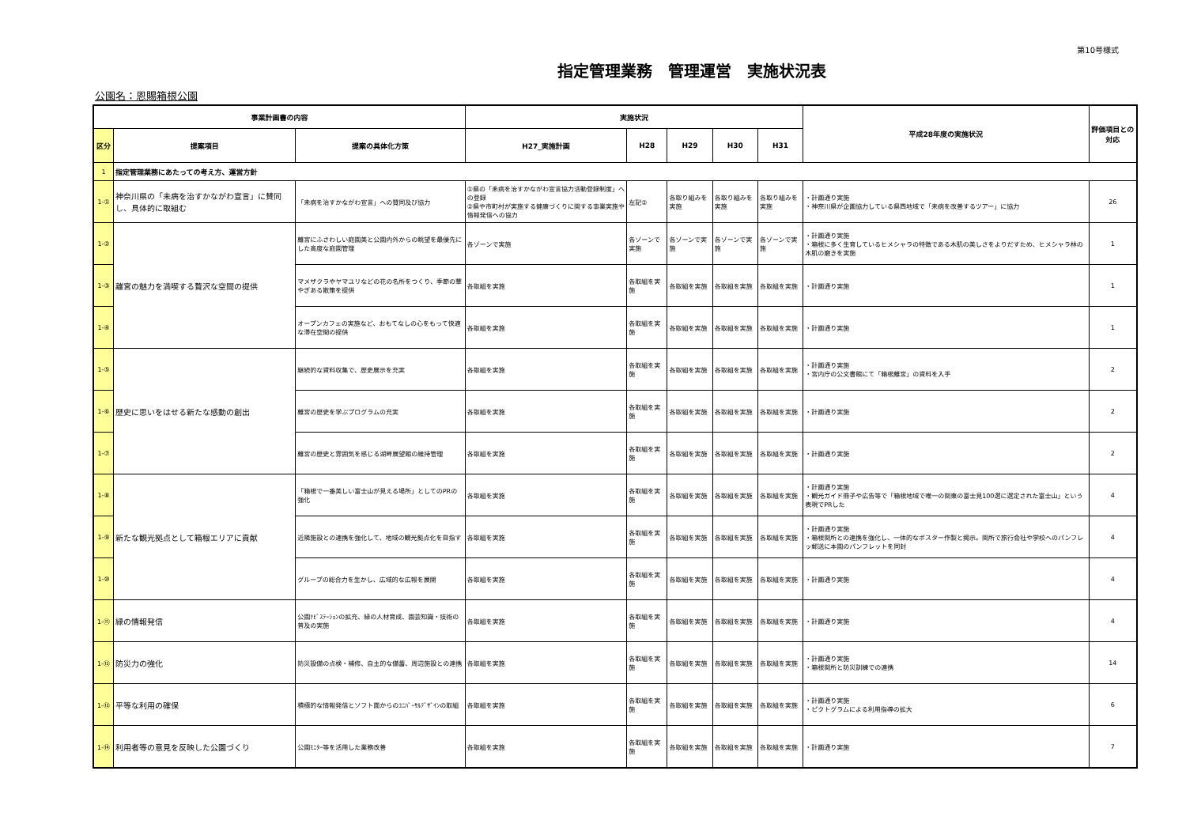第10号様式
指定管理業務　管理運営　実施状況表
公園名：恩賜箱根公園
| 事業計画書の内容 | | | 実施状況 | | | | | 平成28年度の実施状況 | 評価項目との対応 |
| --- | --- | --- | --- | --- | --- | --- | --- | --- | --- |
| 区分 | 提案項目 | 提案の具体化方策 | H27_実施計画 | H28 | H29 | H30 | H31 | | |
| 1 | 指定管理業務にあたっての考え方、運営方針 | | | | | | | | |
| 1-① | 神奈川県の「未病を治すかながわ宣言」に賛同し、具体的に取組む | 「未病を治すかながわ宣言」への賛同及び協力 | ①県の「未病を治すかながわ宣言協力活動登録制度」への登録 ②県や市町村が実施する健康づくりに関する事業実施や情報発信への協力 | 左記② | 各取り組みを実施 | 各取り組みを実施 | 各取り組みを実施 | ・計画通り実施 ・神奈川県が企画協力している県西地域で「未病を改善するツアー」に協力 | 26 |
| 1-② | 離宮の魅力を満喫する贅沢な空間の提供 | 離宮にふさわしい庭園美と公園内外からの眺望を最優先にした高度な庭園管理 | 各ゾーンで実施 | 各ゾーンで実施 | 各ゾーンで実施 | 各ゾーンで実施 | 各ゾーンで実施 | ・計画通り実施 ・箱根に多く生育しているヒメシャラの特徴である木肌の美しさをよりだすため、ヒメシャラ林の木肌の磨きを実施 | 1 |
| 1-③ | | マメザクラやヤマユリなどの花の名所をつくり、季節の華やぎある散策を提供 | 各取組を実施 | 各取組を実施 | 各取組を実施 | 各取組を実施 | 各取組を実施 | ・計画通り実施 | 1 |
| 1-④ | | オープンカフェの実施など、おもてなしの心をもって快適な滞在空間の提供 | 各取組を実施 | 各取組を実施 | 各取組を実施 | 各取組を実施 | 各取組を実施 | ・計画通り実施 | 1 |
| 1-⑤ | 歴史に思いをはせる新たな感動の創出 | 継続的な資料収集で、歴史展示を充実 | 各取組を実施 | 各取組を実施 | 各取組を実施 | 各取組を実施 | 各取組を実施 | ・計画通り実施 ・宮内庁の公文書館にて「箱根離宮」の資料を入手 | 2 |
| 1-⑥ | | 離宮の歴史を学ぶプログラムの充実 | 各取組を実施 | 各取組を実施 | 各取組を実施 | 各取組を実施 | 各取組を実施 | ・計画通り実施 | 2 |
| 1-⑦ | | 離宮の歴史と雰囲気を感じる湖畔展望館の維持管理 | 各取組を実施 | 各取組を実施 | 各取組を実施 | 各取組を実施 | 各取組を実施 | ・計画通り実施 | 2 |
| 1-⑧ | 新たな観光拠点として箱根エリアに貢献 | 「箱根で一番美しい富士山が見える場所」としてのPRの強化 | 各取組を実施 | 各取組を実施 | 各取組を実施 | 各取組を実施 | 各取組を実施 | ・計画通り実施 ・観光ガイド冊子や広告等で「箱根地域で唯一の関東の富士見100選に選定された富士山」という表現でPRした | 4 |
| 1-⑨ | | 近隣施設との連携を強化して、地域の観光拠点化を目指す | 各取組を実施 | 各取組を実施 | 各取組を実施 | 各取組を実施 | 各取組を実施 | ・計画通り実施 ・箱根関所との連携を強化し、一体的なポスター作製と掲示。関所で旅行会社や学校へのパンフレッ郵送に本園のパンフレットを同封 | 4 |
| 1-⑩ | | グループの総合力を生かし、広域的な広報を展開 | 各取組を実施 | 各取組を実施 | 各取組を実施 | 各取組を実施 | 各取組を実施 | ・計画通り実施 | 4 |
| 1-⑪ | 緑の情報発信 | 公園ﾅﾋﾞｽﾃｰｼｮﾝの拡充、緑の人材育成、園芸知識・技術の普及の実施 | 各取組を実施 | 各取組を実施 | 各取組を実施 | 各取組を実施 | 各取組を実施 | ・計画通り実施 | 4 |
| 1-⑫ | 防災力の強化 | 防災設備の点検・補修、自主的な備蓄、周辺施設との連携 | 各取組を実施 | 各取組を実施 | 各取組を実施 | 各取組を実施 | 各取組を実施 | ・計画通り実施 ・箱根関所と防災訓練での連携 | 14 |
| 1-⑬ | 平等な利用の確保 | 積極的な情報発信とソフト面からのﾕﾆﾊﾞｰｻﾙﾃﾞｻﾞｲﾝの取組 | 各取組を実施 | 各取組を実施 | 各取組を実施 | 各取組を実施 | 各取組を実施 | ・計画通り実施 ・ピクトグラムによる利用指導の拡大 | 6 |
| 1-⑭ | 利用者等の意見を反映した公園づくり | 公園ﾓﾆﾀｰ等を活用した業務改善 | 各取組を実施 | 各取組を実施 | 各取組を実施 | 各取組を実施 | 各取組を実施 | ・計画通り実施 | 7 |